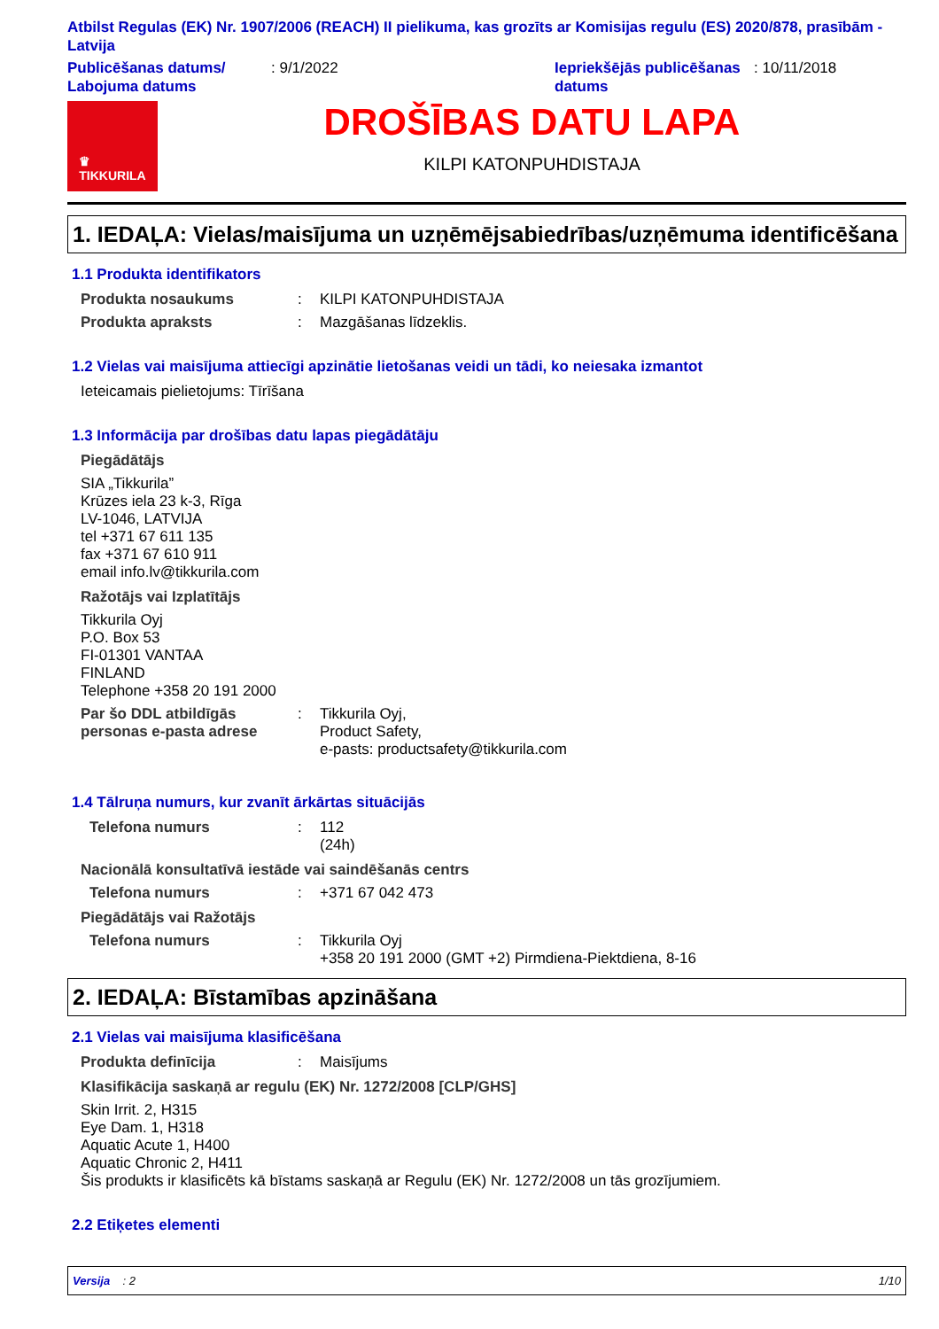Atbilst Regulas (EK) Nr. 1907/2006 (REACH) II pielikuma, kas grozīts ar Komisijas regulu (ES) 2020/878, prasībām - Latvija
Publicēšanas datums/ Labojuma datums
: 9/1/2022 Iepriekšējās publicēšanas datums
: 10/11/2018
♛
TIKKURILA
DROŠĪBAS DATU LAPA
KILPI KATONPUHDISTAJA
1. IEDAĻA: Vielas/maisījuma un uzņēmējsabiedrības/uzņēmuma identificēšana
1.1 Produkta identifikators
Produkta nosaukums : KILPI KATONPUHDISTAJA
Produkta apraksts : Mazgāšanas līdzeklis.
1.2 Vielas vai maisījuma attiecīgi apzinātie lietošanas veidi un tādi, ko neiesaka izmantot
Ieteicamais pielietojums: Tīrīšana
1.3 Informācija par drošības datu lapas piegādātāju
Piegādātājs
SIA „Tikkurila”
Krūzes iela 23 k-3, Rīga
LV-1046, LATVIJA
tel +371 67 611 135
fax +371 67 610 911
email info.lv@tikkurila.com
Ražotājs vai Izplatītājs
Tikkurila Oyj
P.O. Box 53
FI-01301 VANTAA
FINLAND
Telephone +358 20 191 2000
Par šo DDL atbildīgās personas e-pasta adrese
: Tikkurila Oyj,
Product Safety,
e-pasts: productsafety@tikkurila.com
1.4 Tālruņa numurs, kur zvanīt ārkārtas situācijās
Telefona numurs : 112
(24h)
Nacionālā konsultatīvā iestāde vai saindēšanās centrs
Telefona numurs : +371 67 042 473
Piegādātājs vai Ražotājs
Telefona numurs : Tikkurila Oyj
+358 20 191 2000 (GMT +2) Pirmdiena-Piektdiena, 8-16
2. IEDAĻA: Bīstamības apzināšana
2.1 Vielas vai maisījuma klasificēšana
Produkta definīcija : Maisījums
Klasifikācija saskaņā ar regulu (EK) Nr. 1272/2008 [CLP/GHS]
Skin Irrit. 2, H315
Eye Dam. 1, H318
Aquatic Acute 1, H400
Aquatic Chronic 2, H411
Šis produkts ir klasificēts kā bīstams saskaņā ar Regulu (EK) Nr. 1272/2008 un tās grozījumiem.
2.2 Etiķetes elementi
Versija : 2 1/10